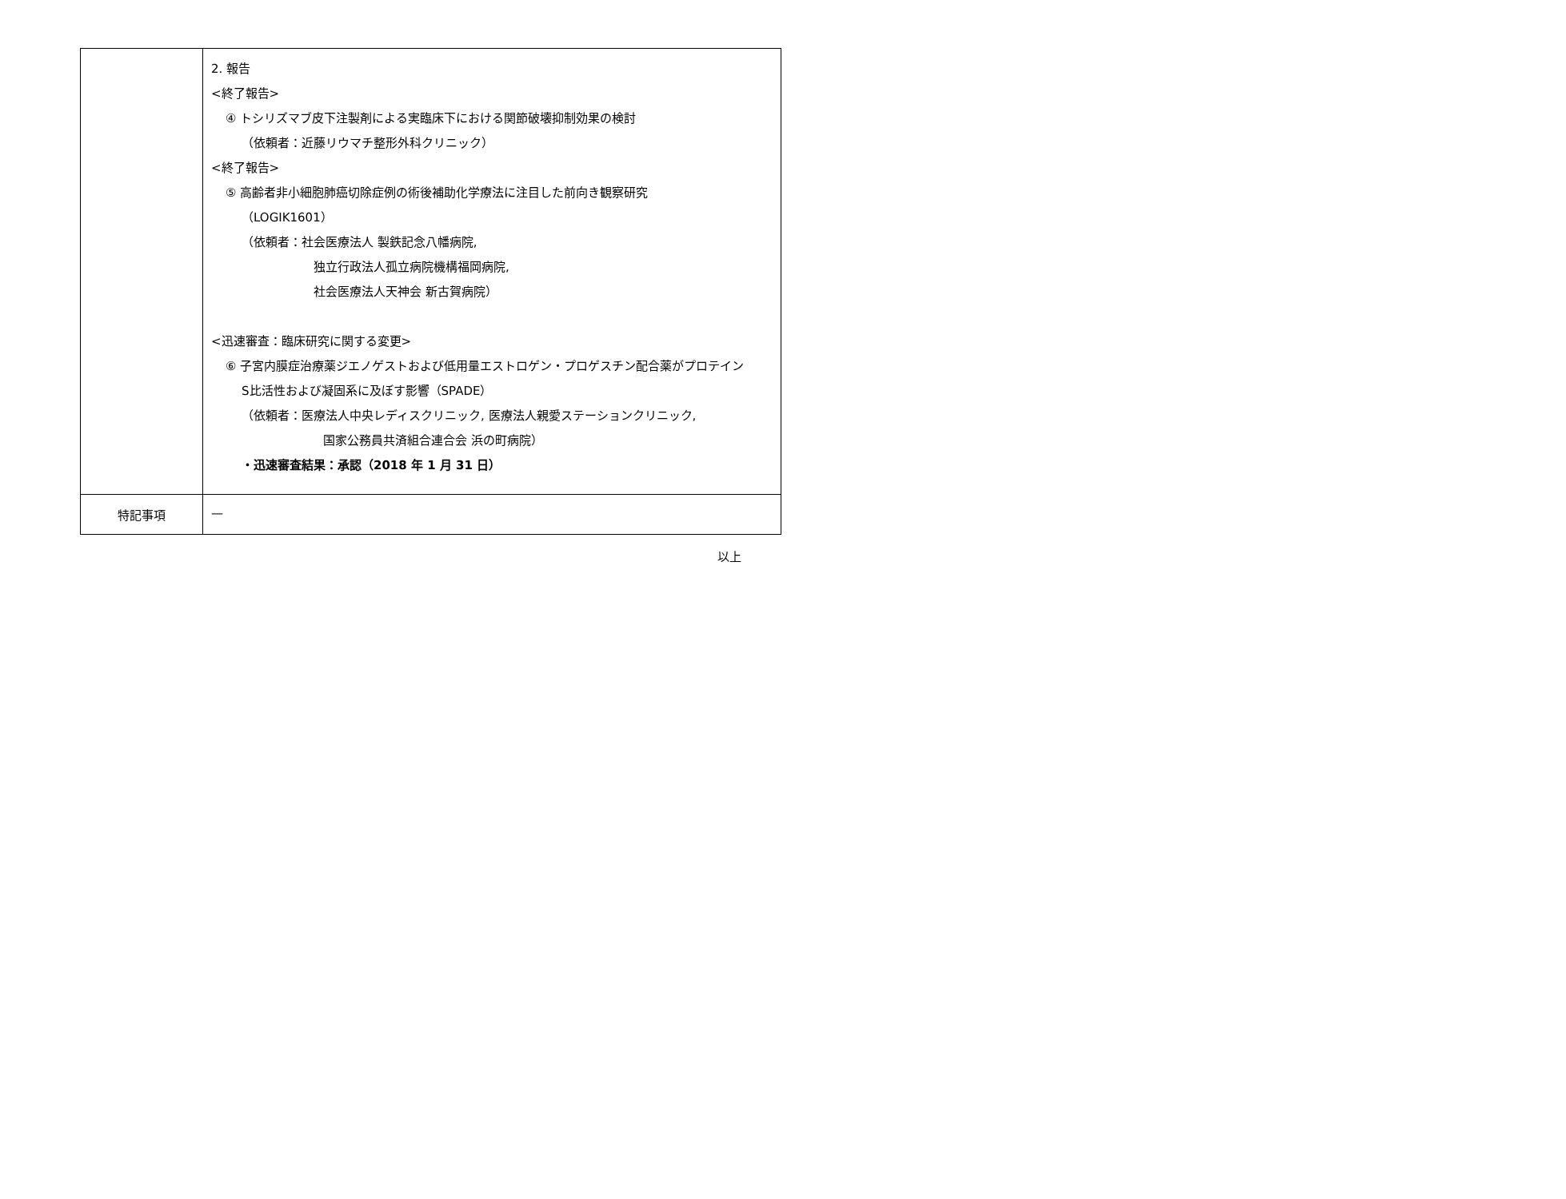| | 2. 報告 <終了報告> ④ トシリズマブ皮下注製剤による実臨床下における関節破壊抑制効果の検討 （依頼者：近藤リウマチ整形外科クリニック） <終了報告> ⑤ 高齢者非小細胞肺癌切除症例の術後補助化学療法に注目した前向き観察研究 （LOGIK1601） （依頼者：社会医療法人 製鉄記念八幡病院, 独立行政法人孤立病院機構福岡病院, 社会医療法人天神会 新古賀病院） <迅速審査：臨床研究に関する変更> ⑥ 子宮内膜症治療薬ジエノゲストおよび低用量エストロゲン・プロゲスチン配合薬がプロテイン S比活性および凝固系に及ぼす影響（SPADE） （依頼者：医療法人中央レディスクリニック, 医療法人親愛ステーションクリニック, 国家公務員共済組合連合会 浜の町病院） ・迅速審査結果：承認（2018 年 1 月 31 日） |
| 特記事項 | — |
以上